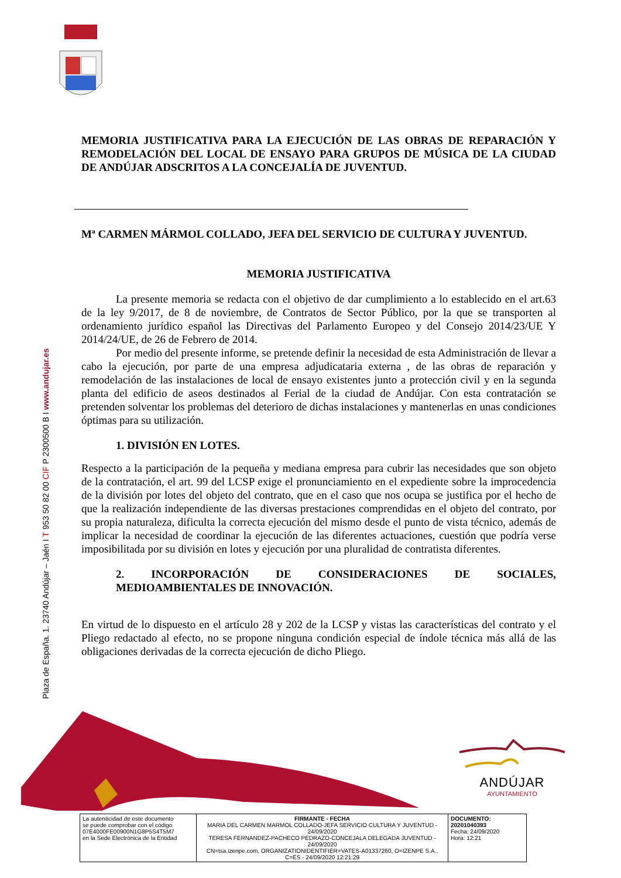Plaza de España. 1. 23740 Andújar – Jaén I T 953 50 82 00 CIF P 2300500 B I www.andujar.es
MEMORIA JUSTIFICATIVA PARA LA EJECUCIÓN DE LAS OBRAS DE REPARACIÓN Y REMODELACIÓN DEL LOCAL DE ENSAYO PARA GRUPOS DE MÚSICA DE LA CIUDAD DE ANDÚJAR ADSCRITOS A LA CONCEJALÍA DE JUVENTUD.
Mª CARMEN MÁRMOL COLLADO, JEFA DEL SERVICIO DE CULTURA Y JUVENTUD.
MEMORIA JUSTIFICATIVA
La presente memoria se redacta con el objetivo de dar cumplimiento a lo establecido en el art.63 de la ley 9/2017, de 8 de noviembre, de Contratos de Sector Público, por la que se transporten al ordenamiento jurídico español las Directivas del Parlamento Europeo y del Consejo 2014/23/UE Y 2014/24/UE, de 26 de Febrero de 2014.
Por medio del presente informe, se pretende definir la necesidad de esta Administración de llevar a cabo la ejecución, por parte de una empresa adjudicataria externa , de las obras de reparación y remodelación de las instalaciones de local de ensayo existentes junto a protección civil y en la segunda planta del edificio de aseos destinados al Ferial de la ciudad de Andújar. Con esta contratación se pretenden solventar los problemas del deterioro de dichas instalaciones y mantenerlas en unas condiciones óptimas para su utilización.
1. DIVISIÓN EN LOTES.
Respecto a la participación de la pequeña y mediana empresa para cubrir las necesidades que son objeto de la contratación, el art. 99 del LCSP exige el pronunciamiento en el expediente sobre la improcedencia de la división por lotes del objeto del contrato, que en el caso que nos ocupa se justifica por el hecho de que la realización independiente de las diversas prestaciones comprendidas en el objeto del contrato, por su propia naturaleza, dificulta la correcta ejecución del mismo desde el punto de vista técnico, además de implicar la necesidad de coordinar la ejecución de las diferentes actuaciones, cuestión que podría verse imposibilitada por su división en lotes y ejecución por una pluralidad de contratista diferentes.
2. INCORPORACIÓN DE CONSIDERACIONES DE SOCIALES, MEDIOAMBIENTALES DE INNOVACIÓN.
En virtud de lo dispuesto en el artículo 28 y 202 de la LCSP y vistas las características del contrato y el Pliego redactado al efecto, no se propone ninguna condición especial de índole técnica más allá de las obligaciones derivadas de la correcta ejecución de dicho Pliego.
ANDÚJAR
AYUNTAMIENTO
| | La autenticidad de este documento se puede comprobar con el código 07E4000FE00900N1G8P5S4T5M7 en la Sede Electrónica de la Entidad | FIRMANTE - FECHA MARIA DEL CARMEN MARMOL COLLADO-JEFA SERVICIO CULTURA Y JUVENTUD - 24/09/2020 TERESA FERNANDEZ-PACHECO PEDRAZO-CONCEJALA DELEGADA JUVENTUD - 24/09/2020 CN=tsa.izenpe.com, ORGANIZATIONIDENTIFIER=VATES-A01337260, O=IZENPE S.A., C=ES - 24/09/2020 12:21:29 | DOCUMENTO: 20201040393 Fecha: 24/09/2020 Hora: 12:21 | |